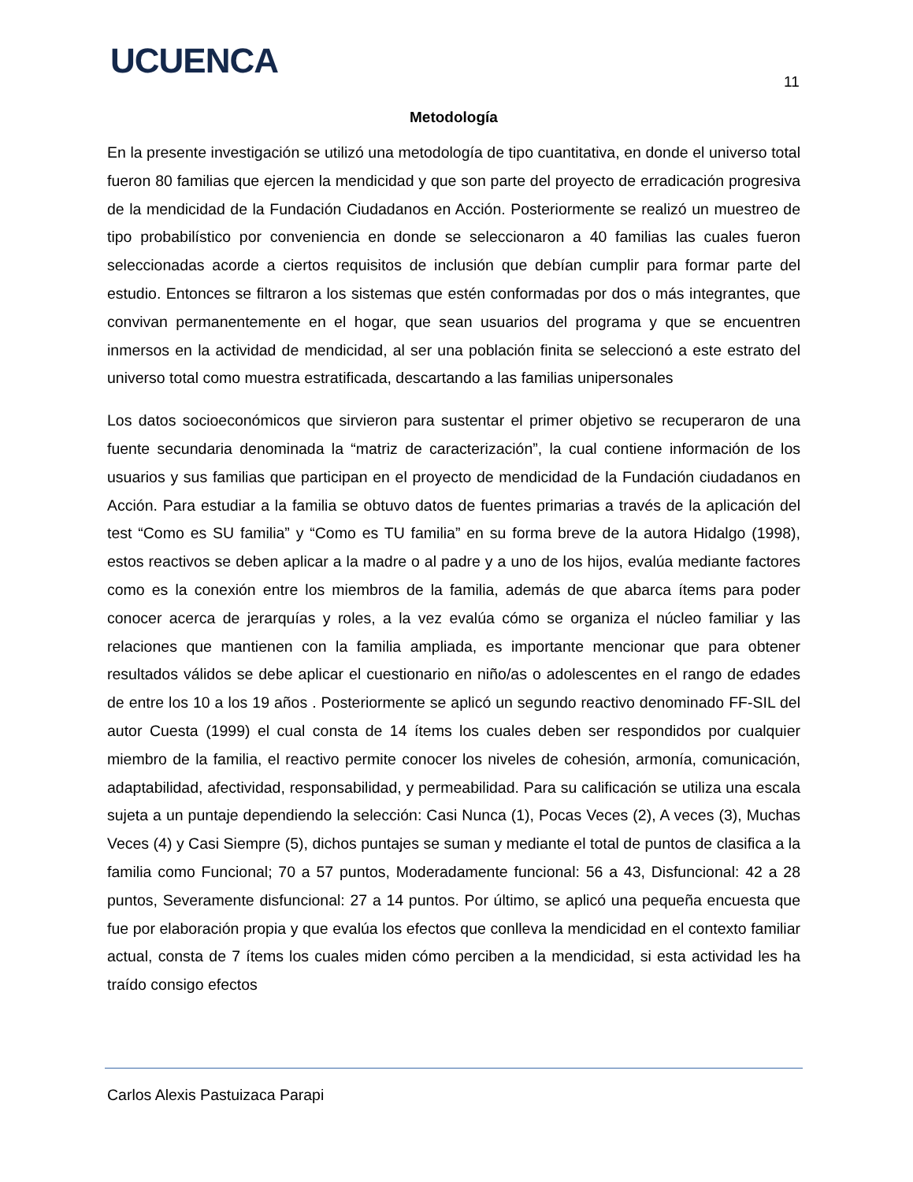UCUENCA 11
Metodología
En la presente investigación se utilizó una metodología de tipo cuantitativa, en donde el universo total fueron 80 familias que ejercen la mendicidad y que son parte del proyecto de erradicación progresiva de la mendicidad de la Fundación Ciudadanos en Acción. Posteriormente se realizó un muestreo de tipo probabilístico por conveniencia en donde se seleccionaron a 40 familias las cuales fueron seleccionadas acorde a ciertos requisitos de inclusión que debían cumplir para formar parte del estudio. Entonces se filtraron a los sistemas que estén conformadas por dos o más integrantes, que convivan permanentemente en el hogar, que sean usuarios del programa y que se encuentren inmersos en la actividad de mendicidad, al ser una población finita se seleccionó a este estrato del universo total como muestra estratificada, descartando a las familias unipersonales
Los datos socioeconómicos que sirvieron para sustentar el primer objetivo se recuperaron de una fuente secundaria denominada la “matriz de caracterización”, la cual contiene información de los usuarios y sus familias que participan en el proyecto de mendicidad de la Fundación ciudadanos en Acción. Para estudiar a la familia se obtuvo datos de fuentes primarias a través de la aplicación del test “Como es SU familia” y “Como es TU familia” en su forma breve de la autora Hidalgo (1998), estos reactivos se deben aplicar a la madre o al padre y a uno de los hijos, evalúa mediante factores como es la conexión entre los miembros de la familia, además de que abarca ítems para poder conocer acerca de jerarquías y roles, a la vez evalúa cómo se organiza el núcleo familiar y las relaciones que mantienen con la familia ampliada, es importante mencionar que para obtener resultados válidos se debe aplicar el cuestionario en niño/as o adolescentes en el rango de edades de entre los 10 a los 19 años . Posteriormente se aplicó un segundo reactivo denominado FF-SIL del autor Cuesta (1999) el cual consta de 14 ítems los cuales deben ser respondidos por cualquier miembro de la familia, el reactivo permite conocer los niveles de cohesión, armonía, comunicación, adaptabilidad, afectividad, responsabilidad, y permeabilidad. Para su calificación se utiliza una escala sujeta a un puntaje dependiendo la selección: Casi Nunca (1), Pocas Veces (2), A veces (3), Muchas Veces (4) y Casi Siempre (5), dichos puntajes se suman y mediante el total de puntos de clasifica a la familia como Funcional; 70 a 57 puntos, Moderadamente funcional: 56 a 43, Disfuncional: 42 a 28 puntos, Severamente disfuncional: 27 a 14 puntos. Por último, se aplicó una pequeña encuesta que fue por elaboración propia y que evalúa los efectos que conlleva la mendicidad en el contexto familiar actual, consta de 7 ítems los cuales miden cómo perciben a la mendicidad, si esta actividad les ha traído consigo efectos
Carlos Alexis Pastuizaca Parapi